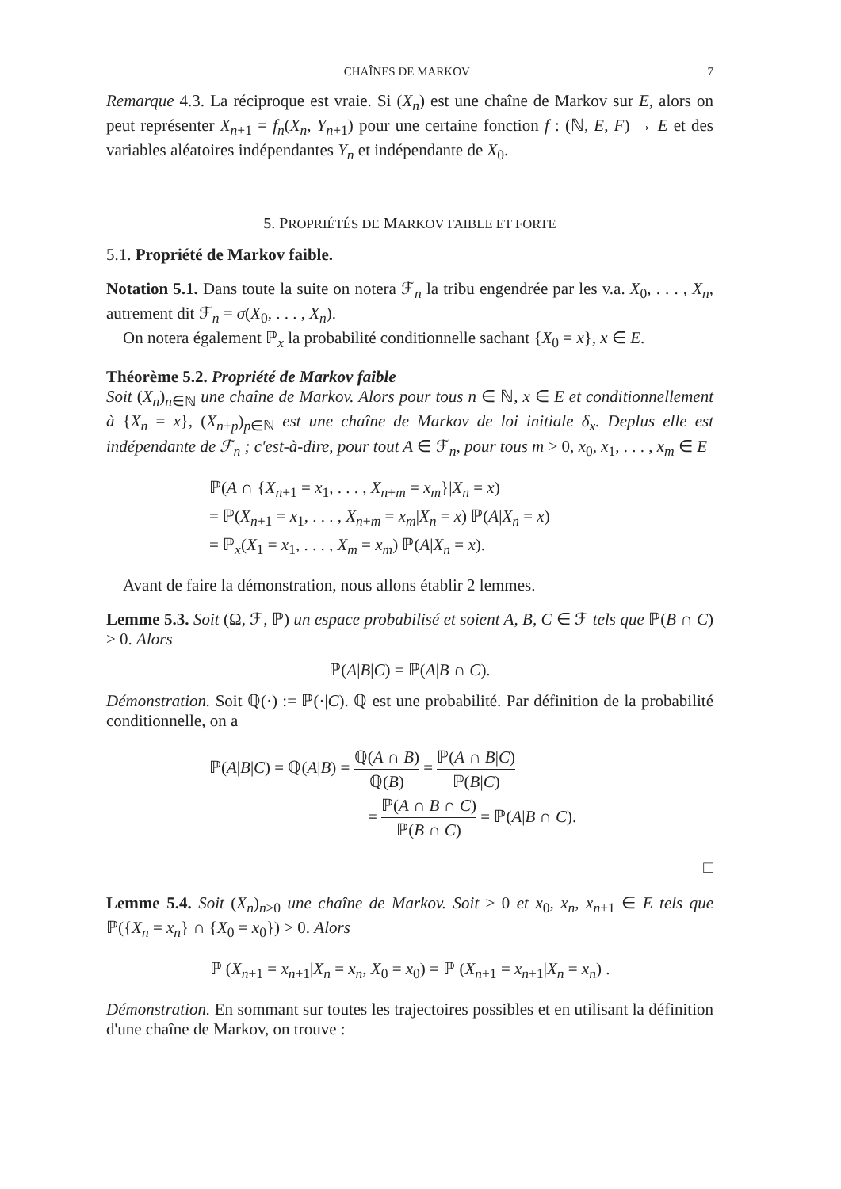CHAÎNES DE MARKOV 7
Remarque 4.3. La réciproque est vraie. Si (X<sub>n</sub>) est une chaîne de Markov sur E, alors on peut représenter X<sub>n+1</sub> = f<sub>n</sub>(X<sub>n</sub>, Y<sub>n+1</sub>) pour une certaine fonction f : (ℕ, E, F) → E et des variables aléatoires indépendantes Y<sub>n</sub> et indépendante de X<sub>0</sub>.
5. PROPRIÉTÉS DE MARKOV FAIBLE ET FORTE
5.1. Propriété de Markov faible.
Notation 5.1. Dans toute la suite on notera ℱ<sub>n</sub> la tribu engendrée par les v.a. X<sub>0</sub>, . . . , X<sub>n</sub>, autrement dit ℱ<sub>n</sub> = σ(X<sub>0</sub>, . . . , X<sub>n</sub>).
On notera également ℙ<sub>x</sub> la probabilité conditionnelle sachant {X<sub>0</sub> = x}, x ∈ E.
Théorème 5.2. Propriété de Markov faible
Soit (X<sub>n</sub>)<sub>n∈ℕ</sub> une chaîne de Markov. Alors pour tous n ∈ ℕ, x ∈ E et conditionnellement à {X<sub>n</sub> = x}, (X<sub>n+p</sub>)<sub>p∈ℕ</sub> est une chaîne de Markov de loi initiale δ<sub>x</sub>. Deplus elle est indépendante de ℱ<sub>n</sub> ; c'est-à-dire, pour tout A ∈ ℱ<sub>n</sub>, pour tous m > 0, x<sub>0</sub>, x<sub>1</sub>, . . . , x<sub>m</sub> ∈ E
ℙ(A ∩ {X<sub>n+1</sub> = x<sub>1</sub>, . . . , X<sub>n+m</sub> = x<sub>m</sub>}|X<sub>n</sub> = x)
= ℙ(X<sub>n+1</sub> = x<sub>1</sub>, . . . , X<sub>n+m</sub> = x<sub>m</sub>|X<sub>n</sub> = x) ℙ(A|X<sub>n</sub> = x)
= ℙ<sub>x</sub>(X<sub>1</sub> = x<sub>1</sub>, . . . , X<sub>m</sub> = x<sub>m</sub>) ℙ(A|X<sub>n</sub> = x).
Avant de faire la démonstration, nous allons établir 2 lemmes.
Lemme 5.3. Soit (Ω, ℱ, ℙ) un espace probabilisé et soient A, B, C ∈ ℱ tels que ℙ(B ∩ C) > 0. Alors
ℙ(A|B|C) = ℙ(A|B ∩ C).
Démonstration. Soit ℚ(·) := ℙ(·|C). ℚ est une probabilité. Par définition de la probabilité conditionnelle, on a
ℙ(A|B|C) = ℚ(A|B) = ℚ(A ∩ B) ℚ(B) = ℙ(A ∩ B|C) ℙ(B|C)
= ℙ(A ∩ B ∩ C) ℙ(B ∩ C) = ℙ(A|B ∩ C).
□
Lemme 5.4. Soit (X<sub>n</sub>)<sub>n≥0</sub> une chaîne de Markov. Soit ≥ 0 et x<sub>0</sub>, x<sub>n</sub>, x<sub>n+1</sub> ∈ E tels que ℙ({X<sub>n</sub> = x<sub>n</sub>} ∩ {X<sub>0</sub> = x<sub>0</sub>}) > 0. Alors
ℙ (X<sub>n+1</sub> = x<sub>n+1</sub>|X<sub>n</sub> = x<sub>n</sub>, X<sub>0</sub> = x<sub>0</sub>) = ℙ (X<sub>n+1</sub> = x<sub>n+1</sub>|X<sub>n</sub> = x<sub>n</sub>) .
Démonstration. En sommant sur toutes les trajectoires possibles et en utilisant la définition d'une chaîne de Markov, on trouve :